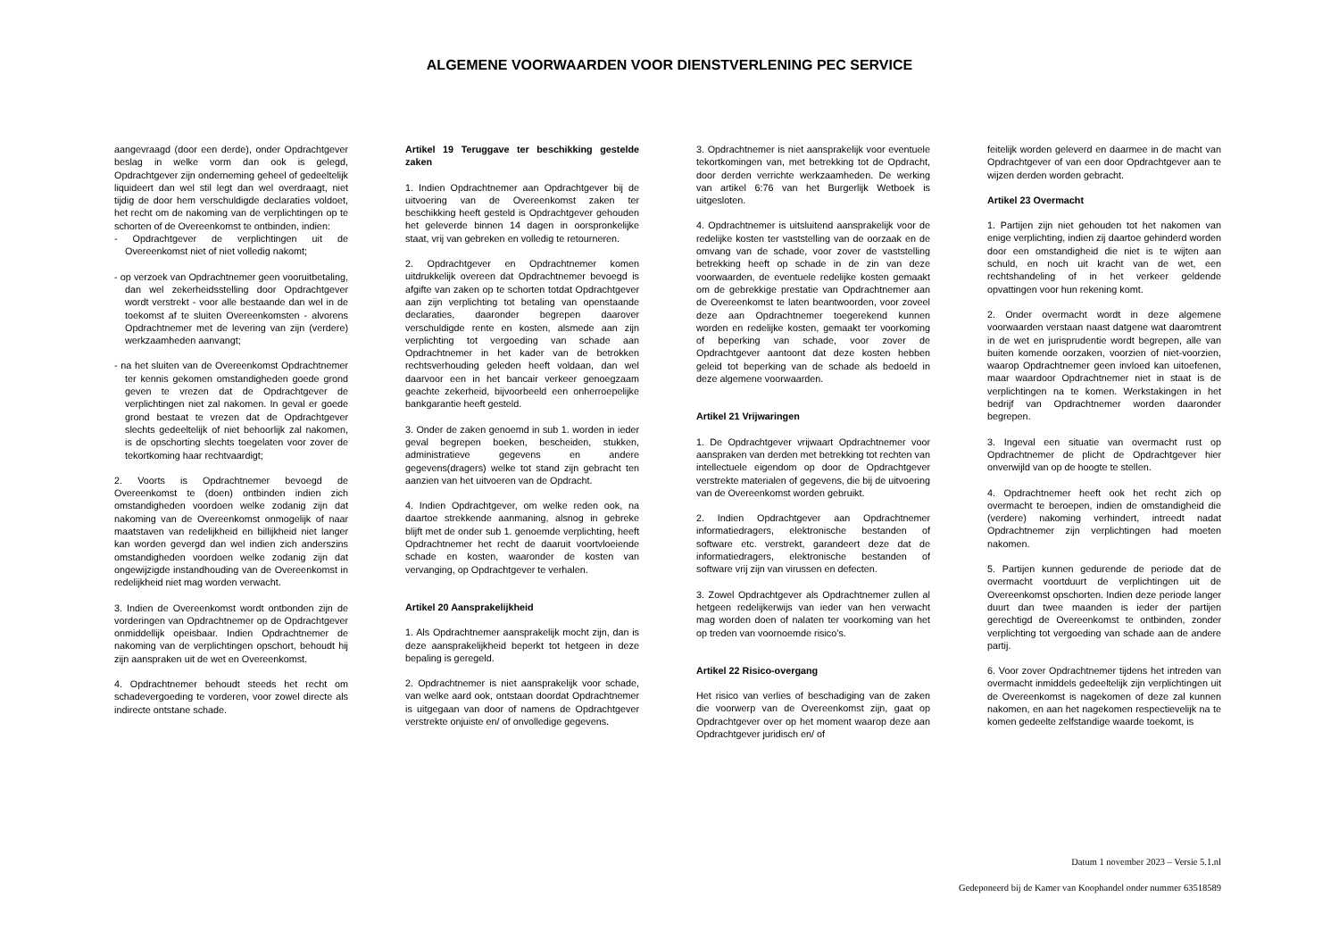ALGEMENE VOORWAARDEN VOOR DIENSTVERLENING PEC SERVICE
aangevraagd (door een derde), onder Opdrachtgever beslag in welke vorm dan ook is gelegd, Opdrachtgever zijn onderneming geheel of gedeeltelijk liquideert dan wel stil legt dan wel overdraagt, niet tijdig de door hem verschuldigde declaraties voldoet, het recht om de nakoming van de verplichtingen op te schorten of de Overeenkomst te ontbinden, indien:
- Opdrachtgever de verplichtingen uit de Overeenkomst niet of niet volledig nakomt;
- op verzoek van Opdrachtnemer geen vooruitbetaling, dan wel zekerheidsstelling door Opdrachtgever wordt verstrekt - voor alle bestaande dan wel in de toekomst af te sluiten Overeenkomsten - alvorens Opdrachtnemer met de levering van zijn (verdere) werkzaamheden aanvangt;
- na het sluiten van de Overeenkomst Opdrachtnemer ter kennis gekomen omstandigheden goede grond geven te vrezen dat de Opdrachtgever de verplichtingen niet zal nakomen. In geval er goede grond bestaat te vrezen dat de Opdrachtgever slechts gedeeltelijk of niet behoorlijk zal nakomen, is de opschorting slechts toegelaten voor zover de tekortkoming haar rechtvaardigt;
2. Voorts is Opdrachtnemer bevoegd de Overeenkomst te (doen) ontbinden indien zich omstandigheden voordoen welke zodanig zijn dat nakoming van de Overeenkomst onmogelijk of naar maatstaven van redelijkheid en billijkheid niet langer kan worden gevergd dan wel indien zich anderszins omstandigheden voordoen welke zodanig zijn dat ongewijzigde instandhouding van de Overeenkomst in redelijkheid niet mag worden verwacht.
3. Indien de Overeenkomst wordt ontbonden zijn de vorderingen van Opdrachtnemer op de Opdrachtgever onmiddellijk opeisbaar. Indien Opdrachtnemer de nakoming van de verplichtingen opschort, behoudt hij zijn aanspraken uit de wet en Overeenkomst.
4. Opdrachtnemer behoudt steeds het recht om schadevergoeding te vorderen, voor zowel directe als indirecte ontstane schade.
Artikel 19 Teruggave ter beschikking gestelde zaken
1. Indien Opdrachtnemer aan Opdrachtgever bij de uitvoering van de Overeenkomst zaken ter beschikking heeft gesteld is Opdrachtgever gehouden het geleverde binnen 14 dagen in oorspronkelijke staat, vrij van gebreken en volledig te retourneren.
2. Opdrachtgever en Opdrachtnemer komen uitdrukkelijk overeen dat Opdrachtnemer bevoegd is afgifte van zaken op te schorten totdat Opdrachtgever aan zijn verplichting tot betaling van openstaande declaraties, daaronder begrepen daarover verschuldigde rente en kosten, alsmede aan zijn verplichting tot vergoeding van schade aan Opdrachtnemer in het kader van de betrokken rechtsverhouding geleden heeft voldaan, dan wel daarvoor een in het bancair verkeer genoegzaam geachte zekerheid, bijvoorbeeld een onherroepelijke bankgarantie heeft gesteld.
3. Onder de zaken genoemd in sub 1. worden in ieder geval begrepen boeken, bescheiden, stukken, administratieve gegevens en andere gegevens(dragers) welke tot stand zijn gebracht ten aanzien van het uitvoeren van de Opdracht.
4. Indien Opdrachtgever, om welke reden ook, na daartoe strekkende aanmaning, alsnog in gebreke blijft met de onder sub 1. genoemde verplichting, heeft Opdrachtnemer het recht de daaruit voortvloeiende schade en kosten, waaronder de kosten van vervanging, op Opdrachtgever te verhalen.
Artikel 20 Aansprakelijkheid
1. Als Opdrachtnemer aansprakelijk mocht zijn, dan is deze aansprakelijkheid beperkt tot hetgeen in deze bepaling is geregeld.
2. Opdrachtnemer is niet aansprakelijk voor schade, van welke aard ook, ontstaan doordat Opdrachtnemer is uitgegaan van door of namens de Opdrachtgever verstrekte onjuiste en/ of onvolledige gegevens.
3. Opdrachtnemer is niet aansprakelijk voor eventuele tekortkomingen van, met betrekking tot de Opdracht, door derden verrichte werkzaamheden. De werking van artikel 6:76 van het Burgerlijk Wetboek is uitgesloten.
4. Opdrachtnemer is uitsluitend aansprakelijk voor de redelijke kosten ter vaststelling van de oorzaak en de omvang van de schade, voor zover de vaststelling betrekking heeft op schade in de zin van deze voorwaarden, de eventuele redelijke kosten gemaakt om de gebrekkige prestatie van Opdrachtnemer aan de Overeenkomst te laten beantwoorden, voor zoveel deze aan Opdrachtnemer toegerekend kunnen worden en redelijke kosten, gemaakt ter voorkoming of beperking van schade, voor zover de Opdrachtgever aantoont dat deze kosten hebben geleid tot beperking van de schade als bedoeld in deze algemene voorwaarden.
Artikel 21 Vrijwaringen
1. De Opdrachtgever vrijwaart Opdrachtnemer voor aanspraken van derden met betrekking tot rechten van intellectuele eigendom op door de Opdrachtgever verstrekte materialen of gegevens, die bij de uitvoering van de Overeenkomst worden gebruikt.
2. Indien Opdrachtgever aan Opdrachtnemer informatiedragers, elektronische bestanden of software etc. verstrekt, garandeert deze dat de informatiedragers, elektronische bestanden of software vrij zijn van virussen en defecten.
3. Zowel Opdrachtgever als Opdrachtnemer zullen al hetgeen redelijkerwijs van ieder van hen verwacht mag worden doen of nalaten ter voorkoming van het op treden van voornoemde risico’s.
Artikel 22 Risico-overgang
Het risico van verlies of beschadiging van de zaken die voorwerp van de Overeenkomst zijn, gaat op Opdrachtgever over op het moment waarop deze aan Opdrachtgever juridisch en/ of
feitelijk worden geleverd en daarmee in de macht van Opdrachtgever of van een door Opdrachtgever aan te wijzen derden worden gebracht.
Artikel 23 Overmacht
1. Partijen zijn niet gehouden tot het nakomen van enige verplichting, indien zij daartoe gehinderd worden door een omstandigheid die niet is te wijten aan schuld, en noch uit kracht van de wet, een rechtshandeling of in het verkeer geldende opvattingen voor hun rekening komt.
2. Onder overmacht wordt in deze algemene voorwaarden verstaan naast datgene wat daaromtrent in de wet en jurisprudentie wordt begrepen, alle van buiten komende oorzaken, voorzien of niet-voorzien, waarop Opdrachtnemer geen invloed kan uitoefenen, maar waardoor Opdrachtnemer niet in staat is de verplichtingen na te komen. Werkstakingen in het bedrijf van Opdrachtnemer worden daaronder begrepen.
3. Ingeval een situatie van overmacht rust op Opdrachtnemer de plicht de Opdrachtgever hier onverwijld van op de hoogte te stellen.
4. Opdrachtnemer heeft ook het recht zich op overmacht te beroepen, indien de omstandigheid die (verdere) nakoming verhindert, intreedt nadat Opdrachtnemer zijn verplichtingen had moeten nakomen.
5. Partijen kunnen gedurende de periode dat de overmacht voortduurt de verplichtingen uit de Overeenkomst opschorten. Indien deze periode langer duurt dan twee maanden is ieder der partijen gerechtigd de Overeenkomst te ontbinden, zonder verplichting tot vergoeding van schade aan de andere partij.
6. Voor zover Opdrachtnemer tijdens het intreden van overmacht inmiddels gedeeltelijk zijn verplichtingen uit de Overeenkomst is nagekomen of deze zal kunnen nakomen, en aan het nagekomen respectievelijk na te komen gedeelte zelfstandige waarde toekomt, is
Datum 1 november 2023 – Versie 5.1.nl
Gedeponeerd bij de Kamer van Koophandel onder nummer 63518589